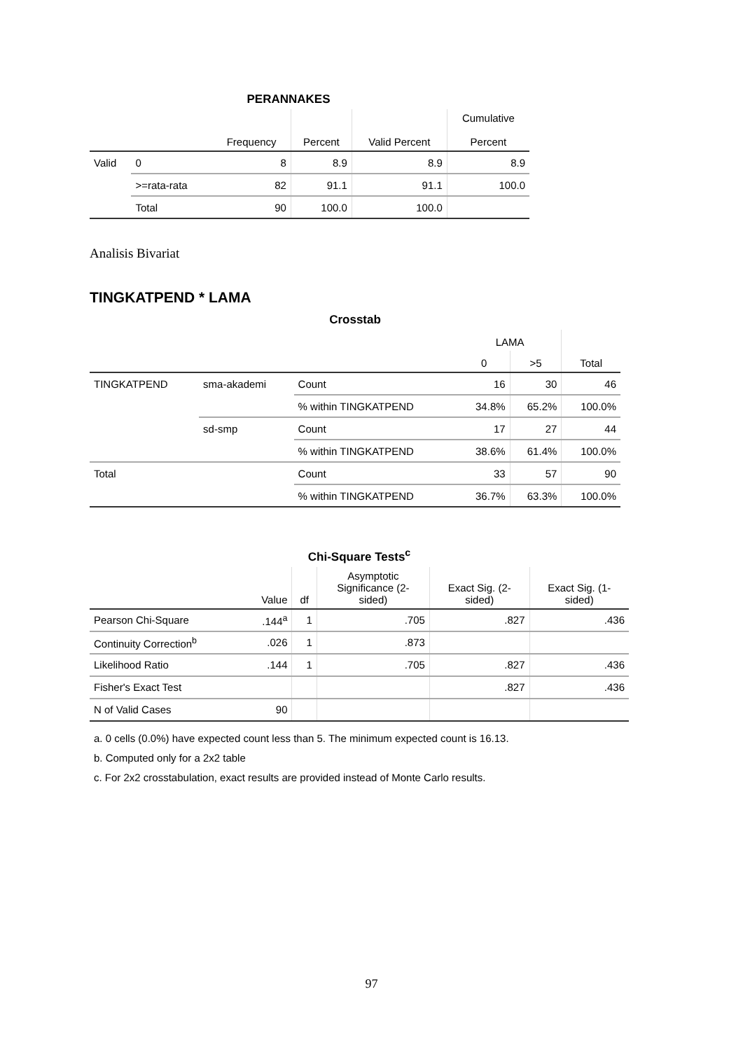PERANNAKES
| | | Frequency | Percent | Valid Percent | Cumulative Percent |
| --- | --- | --- | --- | --- | --- |
| Valid | 0 | 8 | 8.9 | 8.9 | 8.9 |
| | >=rata-rata | 82 | 91.1 | 91.1 | 100.0 |
| | Total | 90 | 100.0 | 100.0 | |
Analisis Bivariat
TINGKATPEND * LAMA
Crosstab
| | | | LAMA | | |
| --- | --- | --- | --- | --- | --- |
| | | | 0 | >5 | Total |
| TINGKATPEND | sma-akademi | Count | 16 | 30 | 46 |
| | | % within TINGKATPEND | 34.8% | 65.2% | 100.0% |
| | sd-smp | Count | 17 | 27 | 44 |
| | | % within TINGKATPEND | 38.6% | 61.4% | 100.0% |
| Total | | Count | 33 | 57 | 90 |
| | | % within TINGKATPEND | 36.7% | 63.3% | 100.0% |
Chi-Square Tests <sup>c</sup>
| | Value | df | Asymptotic Significance (2- sided) | Exact Sig. (2- sided) | Exact Sig. (1- sided) |
| --- | --- | --- | --- | --- | --- |
| Pearson Chi-Square | .144<sup>a</sup> | 1 | .705 | .827 | .436 |
| Continuity Correction<sup>b</sup> | .026 | 1 | .873 | | |
| Likelihood Ratio | .144 | 1 | .705 | .827 | .436 |
| Fisher's Exact Test | | | | .827 | .436 |
| N of Valid Cases | 90 | | | | |
a. 0 cells (0.0%) have expected count less than 5. The minimum expected count is 16.13.
b. Computed only for a 2x2 table
c. For 2x2 crosstabulation, exact results are provided instead of Monte Carlo results.
97